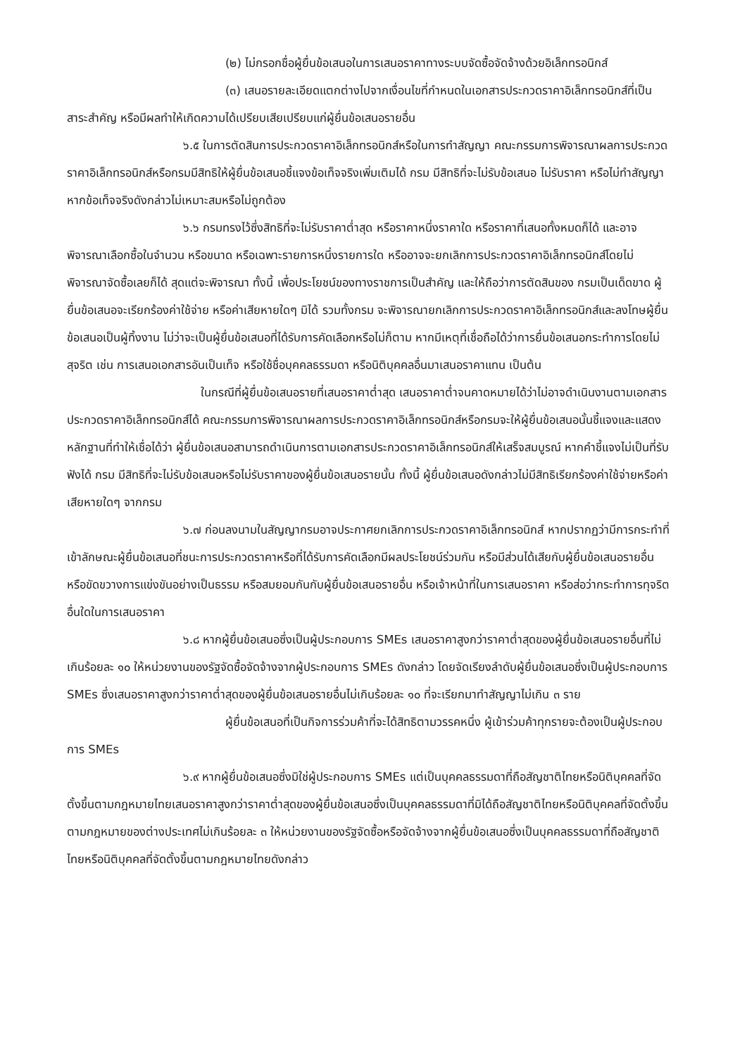(๒) ไม่กรอกชื่อผู้ยื่นข้อเสนอในการเสนอราคาทางระบบจัดซื้อจัดจ้างด้วยอิเล็กทรอนิกส์
(๓) เสนอรายละเอียดแตกต่างไปจากเงื่อนไขที่กำหนดในเอกสารประกวดราคาอิเล็กทรอนิกส์ที่เป็นสาระสำคัญ หรือมีผลทำให้เกิดความได้เปรียบเสียเปรียบแก่ผู้ยื่นข้อเสนอรายอื่น
๖.๕ ในการตัดสินการประกวดราคาอิเล็กทรอนิกส์หรือในการทำสัญญา คณะกรรมการพิจารณาผลการประกวดราคาอิเล็กทรอนิกส์หรือกรมมีสิทธิให้ผู้ยื่นข้อเสนอชี้แจงข้อเท็จจริงเพิ่มเติมได้ กรม มีสิทธิที่จะไม่รับข้อเสนอ ไม่รับราคา หรือไม่ทำสัญญา หากข้อเท็จจริงดังกล่าวไม่เหมาะสมหรือไม่ถูกต้อง
๖.๖ กรมทรงไว้ซึ่งสิทธิที่จะไม่รับราคาต่ำสุด หรือราคาหนึ่งราคาใด หรือราคาที่เสนอทั้งหมดก็ได้ และอาจพิจารณาเลือกซื้อในจำนวน หรือขนาด หรือเฉพาะรายการหนึ่งรายการใด หรืออาจจะยกเลิกการประกวดราคาอิเล็กทรอนิกส์โดยไม่พิจารณาจัดซื้อเลยก็ได้ สุดแต่จะพิจารณา ทั้งนี้ เพื่อประโยชน์ของทางราชการเป็นสำคัญ และให้ถือว่าการตัดสินของ กรมเป็นเด็ดขาด ผู้ยื่นข้อเสนอจะเรียกร้องค่าใช้จ่าย หรือค่าเสียหายใดๆ มิได้ รวมทั้งกรม จะพิจารณายกเลิกการประกวดราคาอิเล็กทรอนิกส์และลงโทษผู้ยื่นข้อเสนอเป็นผู้ทิ้งงาน ไม่ว่าจะเป็นผู้ยื่นข้อเสนอที่ได้รับการคัดเลือกหรือไม่ก็ตาม หากมีเหตุที่เชื่อถือได้ว่าการยื่นข้อเสนอกระทำการโดยไม่สุจริต เช่น การเสนอเอกสารอันเป็นเท็จ หรือใช้ชื่อบุคคลธรรมดา หรือนิติบุคคลอื่นมาเสนอราคาแทน เป็นต้น
ในกรณีที่ผู้ยื่นข้อเสนอรายที่เสนอราคาต่ำสุด เสนอราคาต่ำจนคาดหมายได้ว่าไม่อาจดำเนินงานตามเอกสารประกวดราคาอิเล็กทรอนิกส์ได้ คณะกรรมการพิจารณาผลการประกวดราคาอิเล็กทรอนิกส์หรือกรมจะให้ผู้ยื่นข้อเสนอนั้นชี้แจงและแสดงหลักฐานที่ทำให้เชื่อได้ว่า ผู้ยื่นข้อเสนอสามารถดำเนินการตามเอกสารประกวดราคาอิเล็กทรอนิกส์ให้เสร็จสมบูรณ์ หากคำชี้แจงไม่เป็นที่รับฟังได้ กรม มีสิทธิที่จะไม่รับข้อเสนอหรือไม่รับราคาของผู้ยื่นข้อเสนอรายนั้น ทั้งนี้ ผู้ยื่นข้อเสนอดังกล่าวไม่มีสิทธิเรียกร้องค่าใช้จ่ายหรือค่าเสียหายใดๆ จากกรม
๖.๗ ก่อนลงนามในสัญญากรมอาจประกาศยกเลิกการประกวดราคาอิเล็กทรอนิกส์ หากปรากฏว่ามีการกระทำที่เข้าลักษณะผู้ยื่นข้อเสนอที่ชนะการประกวดราคาหรือที่ได้รับการคัดเลือกมีผลประโยชน์ร่วมกัน หรือมีส่วนได้เสียกับผู้ยื่นข้อเสนอรายอื่น หรือขัดขวางการแข่งขันอย่างเป็นธรรม หรือสมยอมกันกับผู้ยื่นข้อเสนอรายอื่น หรือเจ้าหน้าที่ในการเสนอราคา หรือส่อว่ากระทำการทุจริตอื่นใดในการเสนอราคา
๖.๘ หากผู้ยื่นข้อเสนอซึ่งเป็นผู้ประกอบการ SMEs เสนอราคาสูงกว่าราคาต่ำสุดของผู้ยื่นข้อเสนอรายอื่นที่ไม่เกินร้อยละ ๑๐ ให้หน่วยงานของรัฐจัดซื้อจัดจ้างจากผู้ประกอบการ SMEs ดังกล่าว โดยจัดเรียงลำดับผู้ยื่นข้อเสนอซึ่งเป็นผู้ประกอบการ SMEs ซึ่งเสนอราคาสูงกว่าราคาต่ำสุดของผู้ยื่นข้อเสนอรายอื่นไม่เกินร้อยละ ๑๐ ที่จะเรียกมาทำสัญญาไม่เกิน ๓ ราย
ผู้ยื่นข้อเสนอที่เป็นกิจการร่วมค้าที่จะได้สิทธิตามวรรคหนึ่ง ผู้เข้าร่วมค้าทุกรายจะต้องเป็นผู้ประกอบการ SMEs
๖.๙ หากผู้ยื่นข้อเสนอซึ่งมิใช่ผู้ประกอบการ SMEs แต่เป็นบุคคลธรรมดาที่ถือสัญชาติไทยหรือนิติบุคคลที่จัดตั้งขึ้นตามกฎหมายไทยเสนอราคาสูงกว่าราคาต่ำสุดของผู้ยื่นข้อเสนอซึ่งเป็นบุคคลธรรมดาที่มิได้ถือสัญชาติไทยหรือนิติบุคคลที่จัดตั้งขึ้นตามกฎหมายของต่างประเทศไม่เกินร้อยละ ๓ ให้หน่วยงานของรัฐจัดซื้อหรือจัดจ้างจากผู้ยื่นข้อเสนอซึ่งเป็นบุคคลธรรมดาที่ถือสัญชาติไทยหรือนิติบุคคลที่จัดตั้งขึ้นตามกฎหมายไทยดังกล่าว